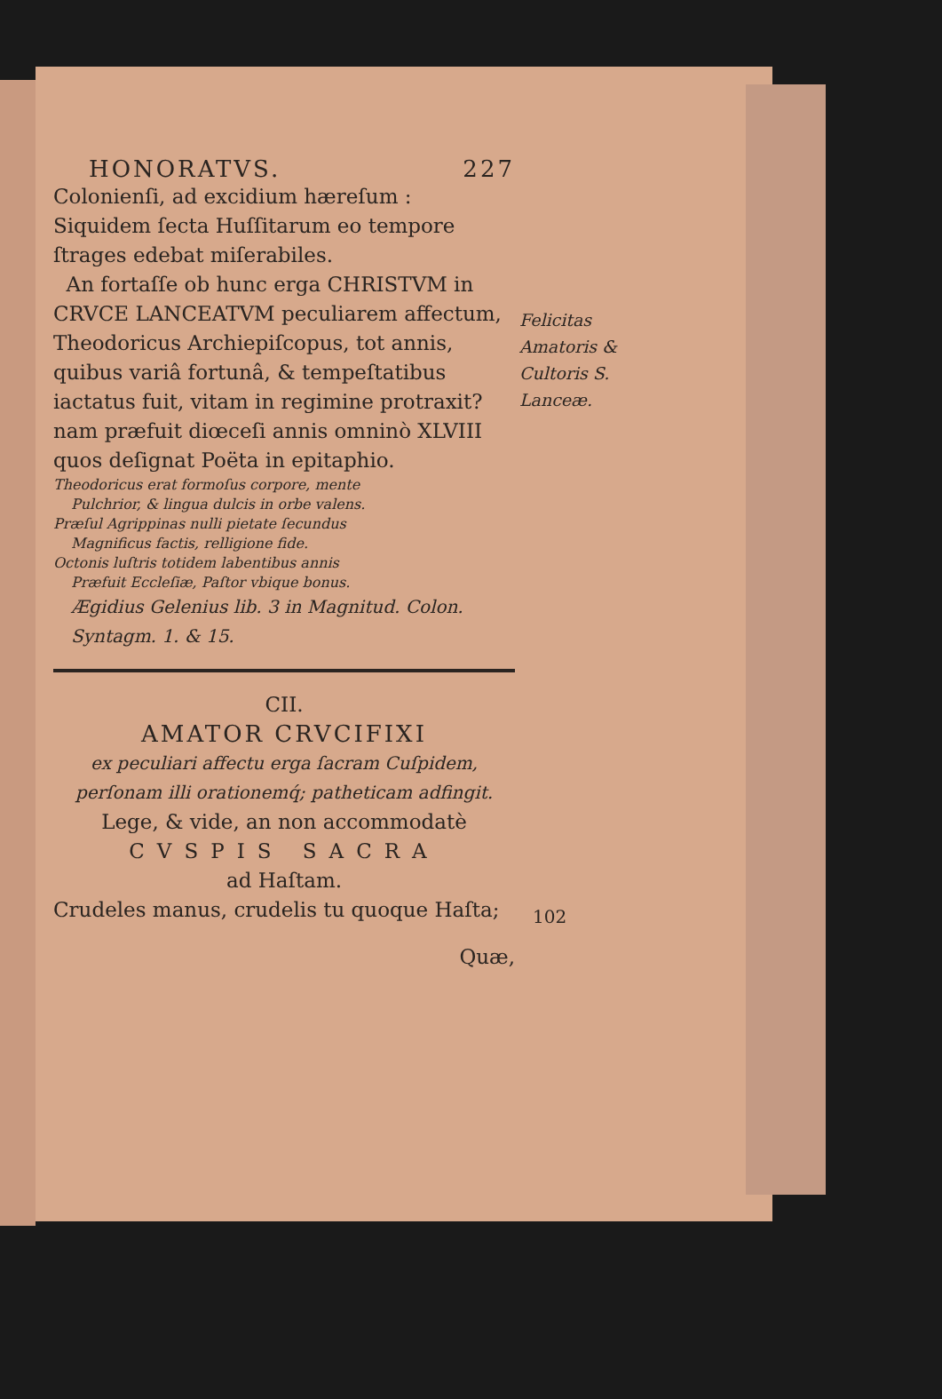HONORATVS. 227
Colonienſi, ad excidium hæreſum : Siquidem ſecta Huſſitarum eo tempore ſtrages edebat miſerabiles.
An fortaſſe ob hunc erga CHRISTVM in CRVCE LANCEATVM peculiarem affectum, Theodoricus Archiepiſcopus, tot annis, quibus variâ fortunâ, & tempeſtatibus iactatus fuit, vitam in regimine protraxit? nam præfuit diœceſi annis omninò XLVIII quos deſignat Poëta in epitaphio.
Theodoricus erat formoſus corpore, mente
Pulchrior, & lingua dulcis in orbe valens.
Præſul Agrippinas nulli pietate ſecundus
Magnificus factis, relligione fide.
Octonis luſtris totidem labentibus annis
Præfuit Eccleſiæ, Paſtor vbique bonus.
Ægidius Gelenius lib. 3 in Magnitud. Colon. Syntagm. 1. & 15.
CII.
AMATOR CRVCIFIXI
ex peculiari affectu erga ſacram Cuſpidem, perſonam illi orationemq́; patheticam adfingit.
Lege, & vide, an non accommodatè
CVSPIS SACRA
ad Haſtam.
Crudeles manus, crudelis tu quoque Haſta;
Quæ,
Felicitas Amatoris & Cultoris S. Lanceæ.
102